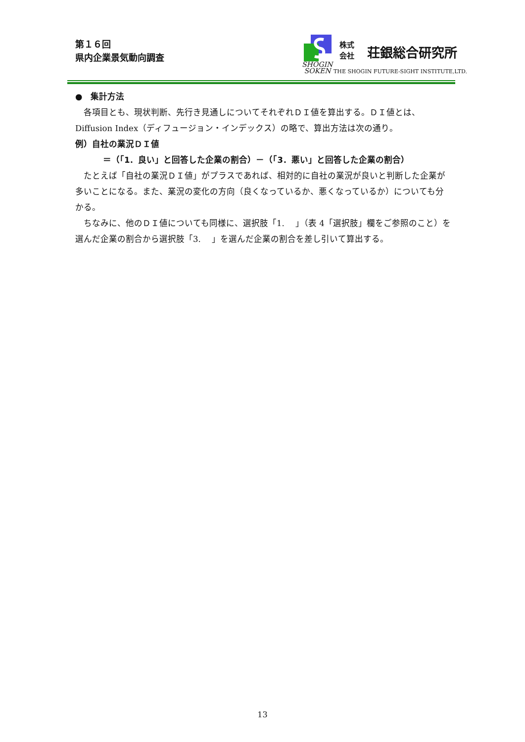第１６回
県内企業景気動向調査
SHOGIN
SOKEN
株式
会社
荘銀総合研究所
THE SHOGIN FUTURE-SIGHT INSTITUTE,LTD.
●　集計方法
　各項目とも、現状判断、先行き見通しについてそれぞれＤＩ値を算出する。ＤＩ値とは、Diffusion Index（ディフュージョン・インデックス）の略で、算出方法は次の通り。
例）自社の業況ＤＩ値
＝（「1．良い」と回答した企業の割合）－（「3．悪い」と回答した企業の割合）
　たとえば「自社の業況ＤＩ値」がプラスであれば、相対的に自社の業況が良いと判断した企業が多いことになる。また、業況の変化の方向（良くなっているか、悪くなっているか）についても分かる。
　ちなみに、他のＤＩ値についても同様に、選択肢「1.　 」（表 4「選択肢」欄をご参照のこと）を選んだ企業の割合から選択肢「3.　 」を選んだ企業の割合を差し引いて算出する。
13